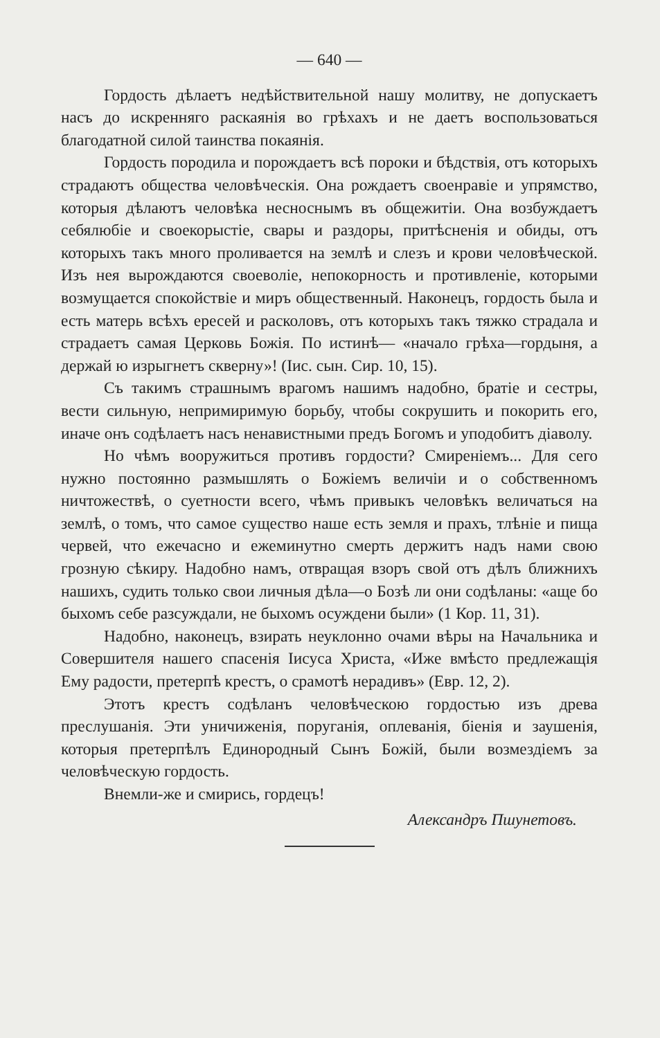— 640 —
Гордость дѣлаетъ недѣйствительной нашу молитву, не допускаетъ насъ до искренняго раскаянія во грѣхахъ и не даетъ воспользоваться благодатной силой таинства покаянія.
Гордость породила и порождаетъ всѣ пороки и бѣдствія, отъ которыхъ страдаютъ общества человѣческія. Она рождаетъ своенравіе и упрямство, которыя дѣлаютъ человѣка несноснымъ въ общежитіи. Она возбуждаетъ себялюбіе и своекорыстіе, свары и раздоры, притѣсненія и обиды, отъ которыхъ такъ много проливается на землѣ и слезъ и крови человѣческой. Изъ нея вырождаются своеволіе, непокорность и противленіе, которыми возмущается спокойствіе и миръ общественный. Наконецъ, гордость была и есть матерь всѣхъ ересей и расколовъ, отъ которыхъ такъ тяжко страдала и страдаетъ самая Церковь Божія. По истинѣ— «начало грѣха—гордыня, а держай ю изрыгнетъ скверну»! (Іис. сын. Сир. 10, 15).
Съ такимъ страшнымъ врагомъ нашимъ надобно, братіе и сестры, вести сильную, непримиримую борьбу, чтобы сокрушить и покорить его, иначе онъ содѣлаетъ насъ ненавистными предъ Богомъ и уподобитъ діаволу.
Но чѣмъ вооружиться противъ гордости? Смиреніемъ... Для сего нужно постоянно размышлять о Божіемъ величіи и о собственномъ ничтожествѣ, о суетности всего, чѣмъ привыкъ человѣкъ величаться на землѣ, о томъ, что самое существо наше есть земля и прахъ, тлѣніе и пища червей, что ежечасно и ежеминутно смерть держитъ надъ нами свою грозную сѣкиру. Надобно намъ, отвращая взоръ свой отъ дѣлъ ближнихъ нашихъ, судить только свои личныя дѣла—о Бозѣ ли они содѣланы: «аще бо быхомъ себе разсуждали, не быхомъ осуждени были» (1 Кор. 11, 31).
Надобно, наконецъ, взирать неуклонно очами вѣры на Начальника и Совершителя нашего спасенія Іисуса Христа, «Иже вмѣсто предлежащія Ему радости, претерпѣ крестъ, о срамотѣ нерадивъ» (Евр. 12, 2).
Этотъ крестъ содѣланъ человѣческою гордостью изъ древа преслушанія. Эти уничиженія, поруганія, оплеванія, біенія и заушенія, которыя претерпѣлъ Единородный Сынъ Божій, были возмездіемъ за человѣческую гордость.
Внемли-же и смирись, гордецъ!
Александръ Пшунетовъ.